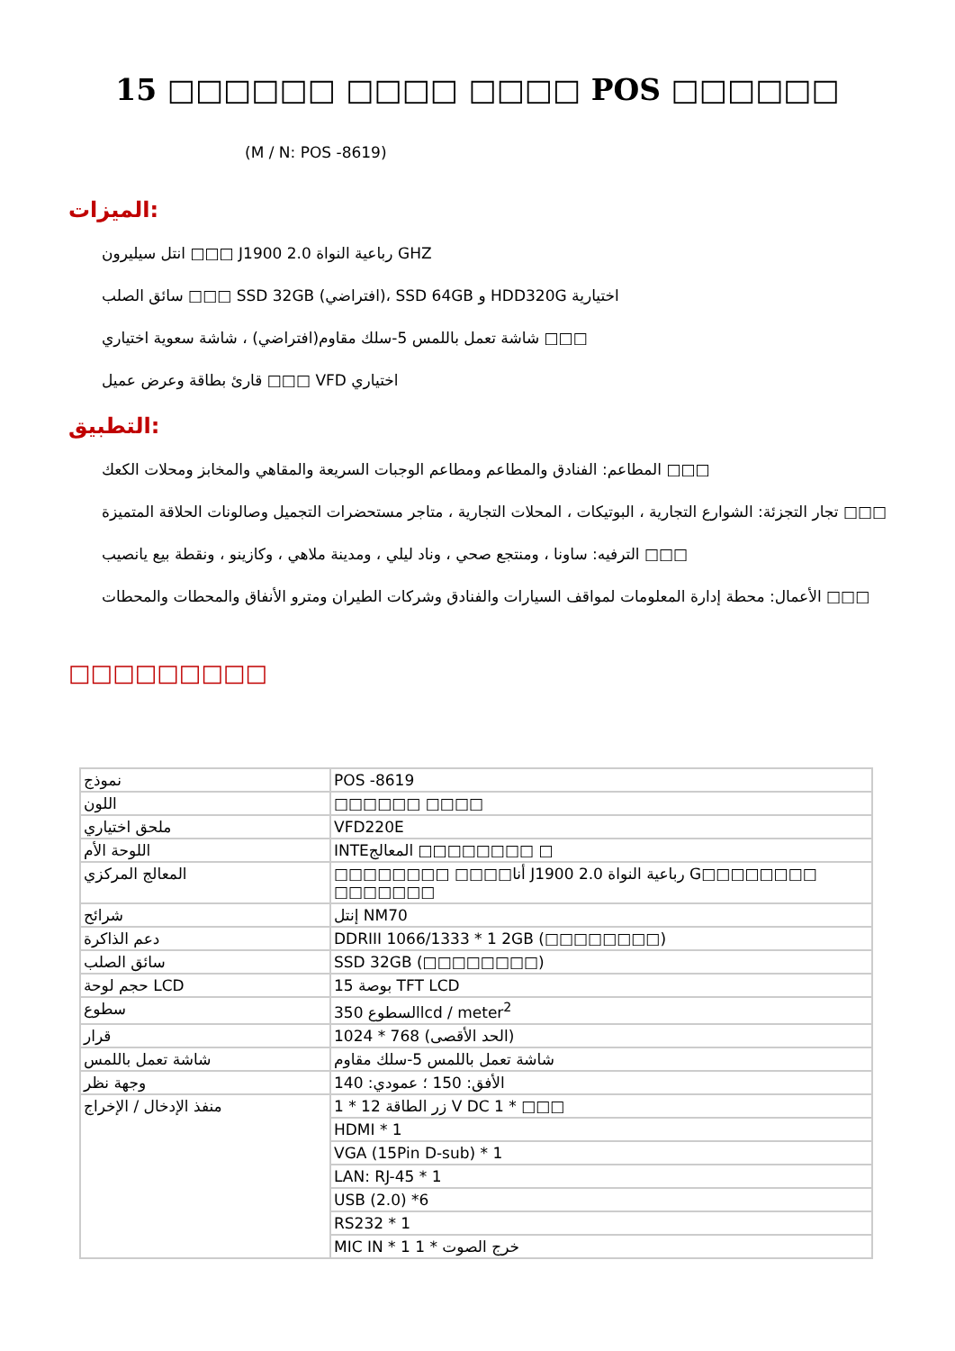15 □□□□□□ □□□□ □□□□ POS □□□□□□
(M / N: POS -8619)
الميزات:
انتل سيليرون □□□ J1900 2.0 رباعية النواة GHZ
سائق الصلب □□□ SSD 32GB (افتراضي)، SSD 64GB و HDD320G اختيارية
شاشة تعمل باللمس 5-سلك مقاوم(افتراضي) ، شاشة سعوية اختياري □□□
قارئ بطاقة وعرض عميل □□□ VFD اختياري
التطبيق:
المطاعم: الفنادق والمطاعم ومطاعم الوجبات السريعة والمقاهي والمخابز ومحلات الكعك □□□
تجار التجزئة: الشوارع التجارية ، البوتيكات ، المحلات التجارية ، متاجر مستحضرات التجميل وصالونات الحلاقة المتميزة □□□
الترفيه: ساونا ، ومنتجع صحي ، وناد ليلي ، ومدينة ملاهي ، وكازينو ، ونقطة بيع يانصيب □□□
الأعمال: محطة إدارة المعلومات لمواقف السيارات والفنادق وشركات الطيران ومترو الأنفاق والمحطات والمحطات □□□
□□□□□□□□□
| نموذج | POS -8619 |
| اللون | □□□□□□ □□□□ |
| ملحق اختياري | VFD220E |
| اللوحة الأم | INTEالمعالج □□□□□□□□ □ |
| المعالج المركزي | □□□□□□□□ □□□□أنا J1900 2.0 رباعية النواة G□□□□□□□□ □□□□□□□ |
| شرائح | إنتل NM70 |
| دعم الذاكرة | DDRIII 1066/1333 * 1 2GB (□□□□□□□□) |
| سائق الصلب | SSD 32GB (□□□□□□□□) |
| حجم لوحة LCD | 15 بوصة TFT LCD |
| سطوع | 350 السطوعlcd / meter<sup>2</sup> |
| قرار | 1024 * 768 (الحد الأقصى) |
| شاشة تعمل باللمس | شاشة تعمل باللمس 5-سلك مقاوم |
| وجهة نظر | الأفق: 150 ؛ عمودي: 140 |
| منفذ الإدخال / الإخراج | 1 * 12 زر الطاقة V DC 1 * □□□ |
| | HDMI * 1 |
| | VGA (15Pin D-sub) * 1 |
| | LAN: RJ-45 * 1 |
| | USB (2.0) *6 |
| | RS232 * 1 |
| | MIC IN * 1 1 * خرج الصوت |